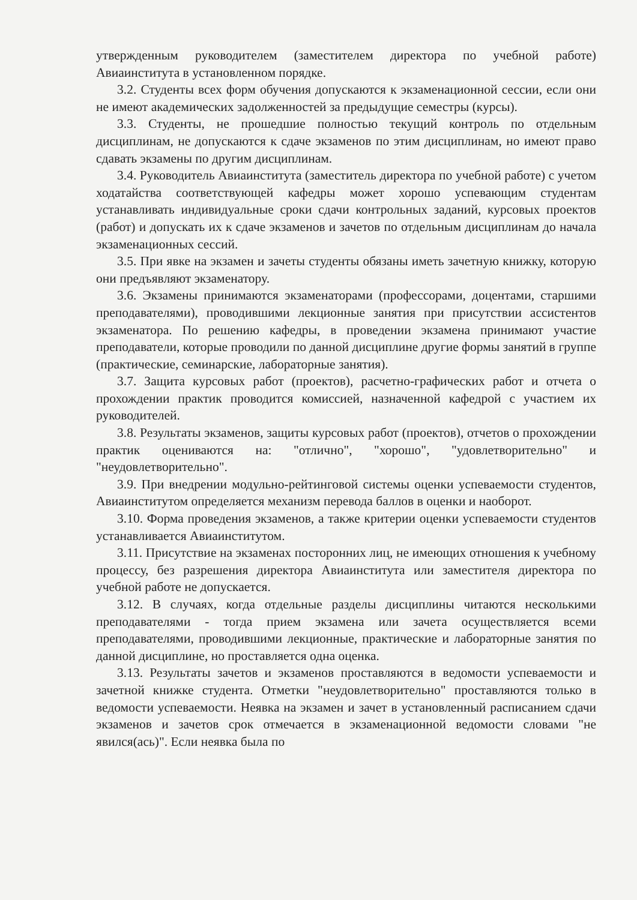утвержденным руководителем (заместителем директора по учебной работе) Авиаинститута в установленном порядке.
3.2. Студенты всех форм обучения допускаются к экзаменационной сессии, если они не имеют академических задолженностей за предыдущие семестры (курсы).
3.3. Студенты, не прошедшие полностью текущий контроль по отдельным дисциплинам, не допускаются к сдаче экзаменов по этим дисциплинам, но имеют право сдавать экзамены по другим дисциплинам.
3.4. Руководитель Авиаинститута (заместитель директора по учебной работе) с учетом ходатайства соответствующей кафедры может хорошо успевающим студентам устанавливать индивидуальные сроки сдачи контрольных заданий, курсовых проектов (работ) и допускать их к сдаче экзаменов и зачетов по отдельным дисциплинам до начала экзаменационных сессий.
3.5. При явке на экзамен и зачеты студенты обязаны иметь зачетную книжку, которую они предъявляют экзаменатору.
3.6. Экзамены принимаются экзаменаторами (профессорами, доцентами, старшими преподавателями), проводившими лекционные занятия при присутствии ассистентов экзаменатора. По решению кафедры, в проведении экзамена принимают участие преподаватели, которые проводили по данной дисциплине другие формы занятий в группе (практические, семинарские, лабораторные занятия).
3.7. Защита курсовых работ (проектов), расчетно-графических работ и отчета о прохождении практик проводится комиссией, назначенной кафедрой с участием их руководителей.
3.8. Результаты экзаменов, защиты курсовых работ (проектов), отчетов о прохождении практик оцениваются на: "отлично", "хорошо", "удовлетворительно" и "неудовлетворительно".
3.9. При внедрении модульно-рейтинговой системы оценки успеваемости студентов, Авиаинститутом определяется механизм перевода баллов в оценки и наоборот.
3.10. Форма проведения экзаменов, а также критерии оценки успеваемости студентов устанавливается Авиаинститутом.
3.11. Присутствие на экзаменах посторонних лиц, не имеющих отношения к учебному процессу, без разрешения директора Авиаинститута или заместителя директора по учебной работе не допускается.
3.12. В случаях, когда отдельные разделы дисциплины читаются несколькими преподавателями - тогда прием экзамена или зачета осуществляется всеми преподавателями, проводившими лекционные, практические и лабораторные занятия по данной дисциплине, но проставляется одна оценка.
3.13. Результаты зачетов и экзаменов проставляются в ведомости успеваемости и зачетной книжке студента. Отметки "неудовлетворительно" проставляются только в ведомости успеваемости. Неявка на экзамен и зачет в установленный расписанием сдачи экзаменов и зачетов срок отмечается в экзаменационной ведомости словами "не явился(ась)". Если неявка была по